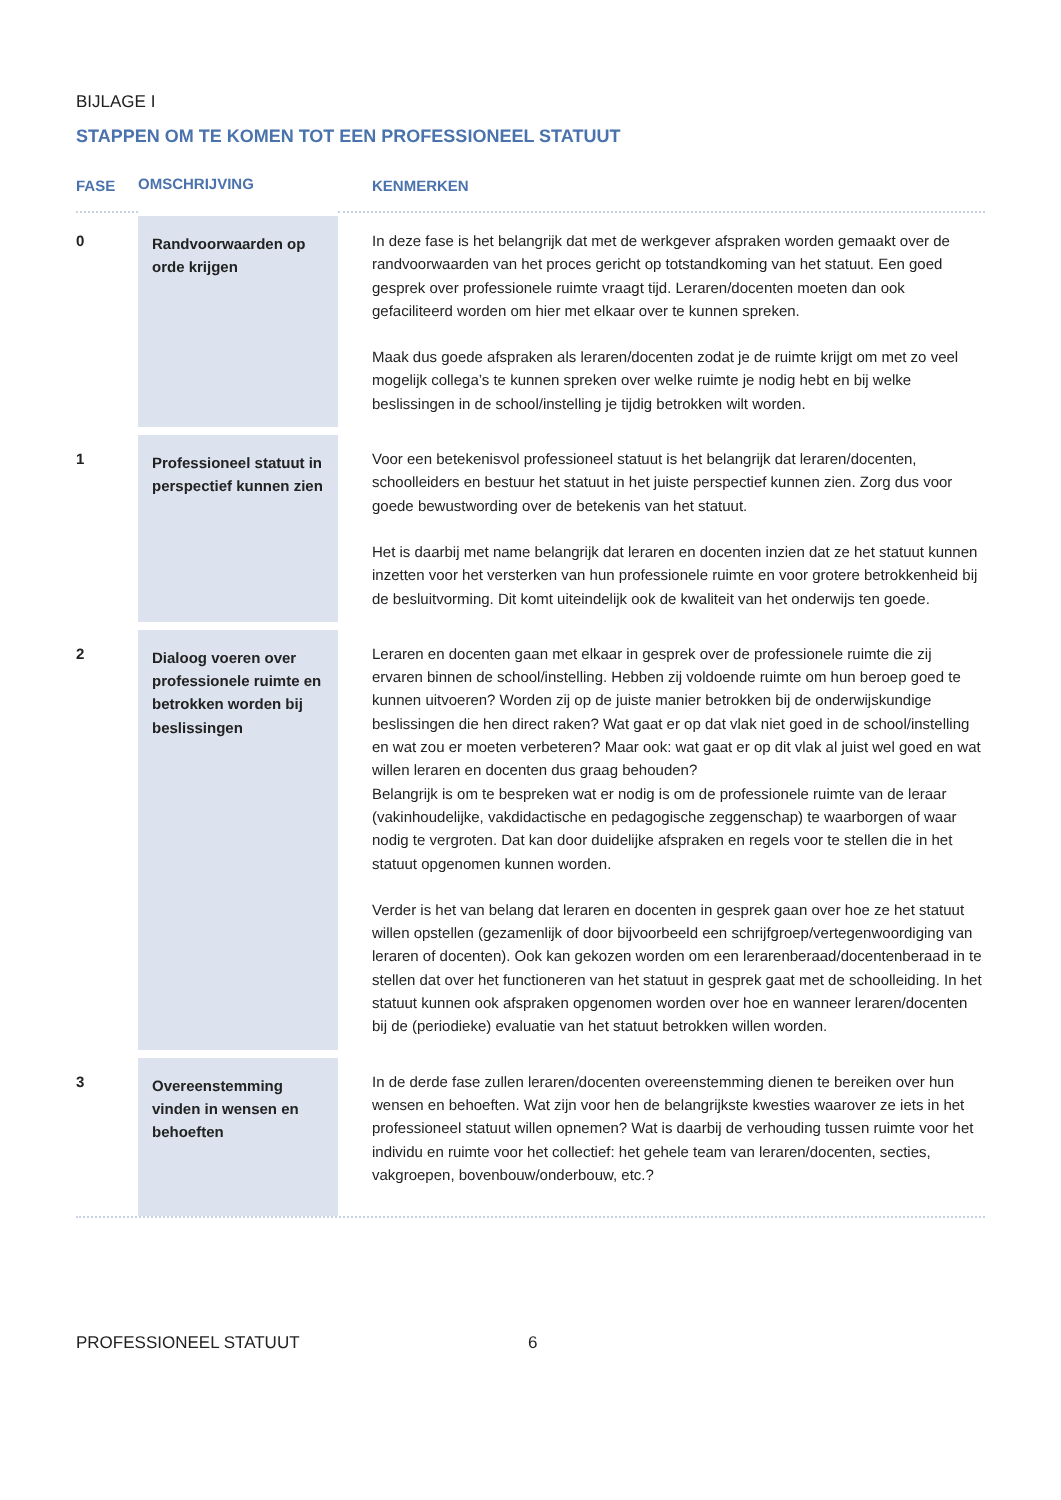BIJLAGE I
STAPPEN OM TE KOMEN TOT EEN PROFESSIONEEL STATUUT
| FASE | OMSCHRIJVING | KENMERKEN |
| --- | --- | --- |
| 0 | Randvoorwaarden op orde krijgen | In deze fase is het belangrijk dat met de werkgever afspraken worden gemaakt over de randvoorwaarden van het proces gericht op totstandkoming van het statuut. Een goed gesprek over professionele ruimte vraagt tijd. Leraren/docenten moeten dan ook gefaciliteerd worden om hier met elkaar over te kunnen spreken. Maak dus goede afspraken als leraren/docenten zodat je de ruimte krijgt om met zo veel mogelijk collega’s te kunnen spreken over welke ruimte je nodig hebt en bij welke beslissingen in de school/instelling je tijdig betrokken wilt worden. |
| 1 | Professioneel statuut in perspectief kunnen zien | Voor een betekenisvol professioneel statuut is het belangrijk dat leraren/docenten, schoolleiders en bestuur het statuut in het juiste perspectief kunnen zien. Zorg dus voor goede bewustwording over de betekenis van het statuut. Het is daarbij met name belangrijk dat leraren en docenten inzien dat ze het statuut kunnen inzetten voor het versterken van hun professionele ruimte en voor grotere betrokkenheid bij de besluitvorming. Dit komt uiteindelijk ook de kwaliteit van het onderwijs ten goede. |
| 2 | Dialoog voeren over professionele ruimte en betrokken worden bij beslissingen | Leraren en docenten gaan met elkaar in gesprek over de professionele ruimte die zij ervaren binnen de school/instelling. Hebben zij voldoende ruimte om hun beroep goed te kunnen uitvoeren? Worden zij op de juiste manier betrokken bij de onderwijskundige beslissingen die hen direct raken? Wat gaat er op dat vlak niet goed in de school/instelling en wat zou er moeten verbeteren? Maar ook: wat gaat er op dit vlak al juist wel goed en wat willen leraren en docenten dus graag behouden? Belangrijk is om te bespreken wat er nodig is om de professionele ruimte van de leraar (vakinhoudelijke, vakdidactische en pedagogische zeggenschap) te waarborgen of waar nodig te vergroten. Dat kan door duidelijke afspraken en regels voor te stellen die in het statuut opgenomen kunnen worden. Verder is het van belang dat leraren en docenten in gesprek gaan over hoe ze het statuut willen opstellen (gezamenlijk of door bijvoorbeeld een schrijfgroep/vertegenwoordiging van leraren of docenten). Ook kan gekozen worden om een lerarenberaad/docentenberaad in te stellen dat over het functioneren van het statuut in gesprek gaat met de schoolleiding. In het statuut kunnen ook afspraken opgenomen worden over hoe en wanneer leraren/docenten bij de (periodieke) evaluatie van het statuut betrokken willen worden. |
| 3 | Overeenstemming vinden in wensen en behoeften | In de derde fase zullen leraren/docenten overeenstemming dienen te bereiken over hun wensen en behoeften. Wat zijn voor hen de belangrijkste kwesties waarover ze iets in het professioneel statuut willen opnemen? Wat is daarbij de verhouding tussen ruimte voor het individu en ruimte voor het collectief: het gehele team van leraren/docenten, secties, vakgroepen, bovenbouw/onderbouw, etc.? |
PROFESSIONEEL STATUUT 6